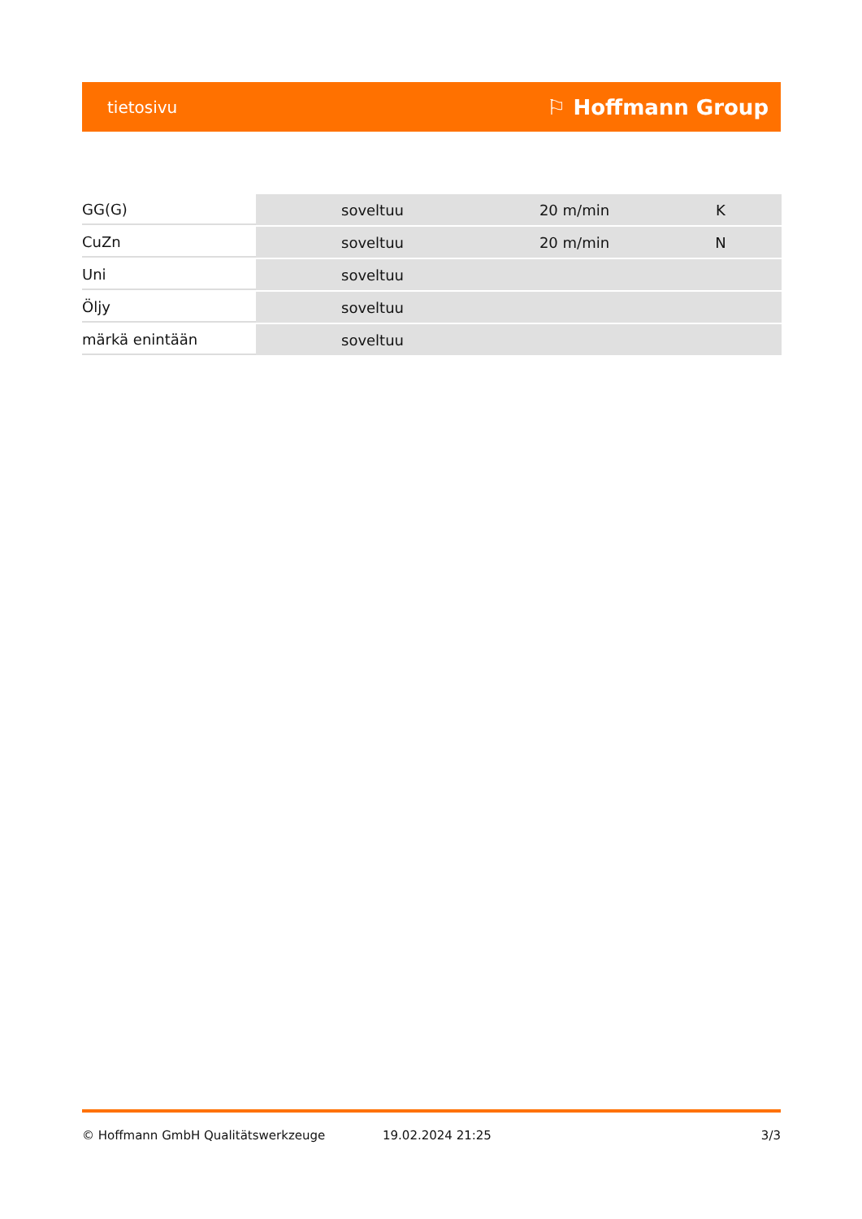tietosivu ⚐ Hoffmann Group
| GG(G) | soveltuu | 20 m/min | K |
| CuZn | soveltuu | 20 m/min | N |
| Uni | soveltuu | | |
| Öljy | soveltuu | | |
| märkä enintään | soveltuu | | |
© Hoffmann GmbH Qualitätswerkzeuge 19.02.2024 21:25 3/3